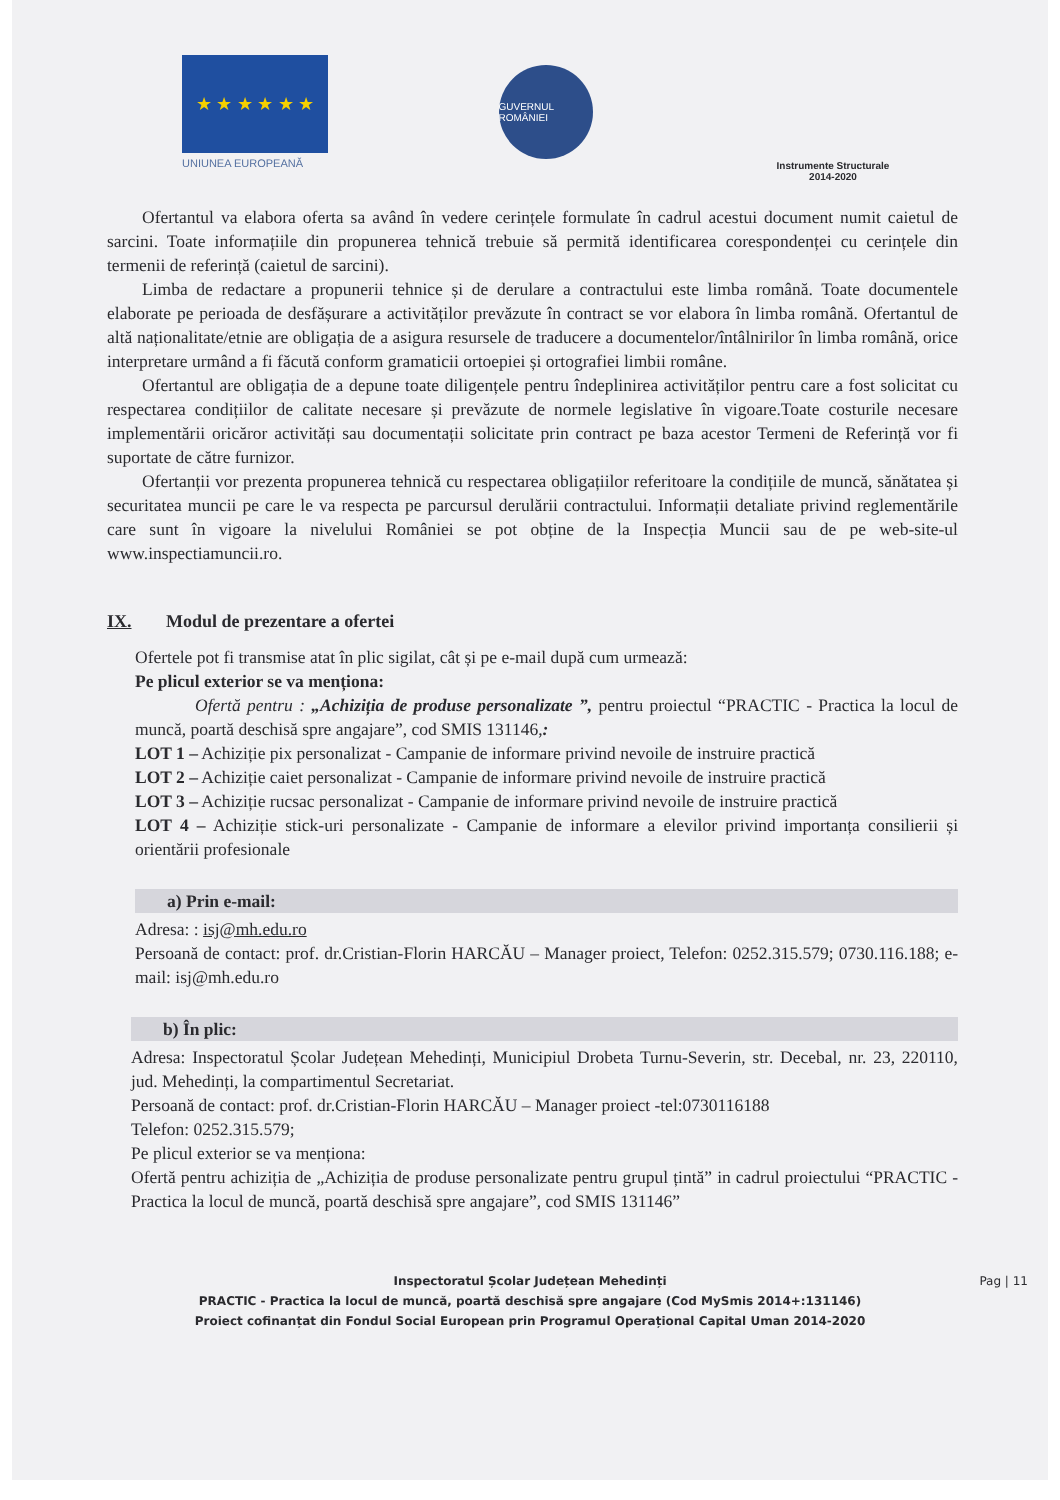★ ★ ★ ★ ★ ★
UNIUNEA EUROPEANĂ
GUVERNUL ROMÂNIEI
Instrumente Structurale
2014-2020
Ofertantul va elabora oferta sa având în vedere cerințele formulate în cadrul acestui document numit caietul de sarcini. Toate informațiile din propunerea tehnică trebuie să permită identificarea corespondenței cu cerințele din termenii de referință (caietul de sarcini).
Limba de redactare a propunerii tehnice și de derulare a contractului este limba română. Toate documentele elaborate pe perioada de desfășurare a activităților prevăzute în contract se vor elabora în limba română. Ofertantul de altă naționalitate/etnie are obligația de a asigura resursele de traducere a documentelor/întâlnirilor în limba română, orice interpretare urmând a fi făcută conform gramaticii ortoepiei și ortografiei limbii române.
Ofertantul are obligația de a depune toate diligențele pentru îndeplinirea activităților pentru care a fost solicitat cu respectarea condițiilor de calitate necesare și prevăzute de normele legislative în vigoare.Toate costurile necesare implementării oricăror activități sau documentații solicitate prin contract pe baza acestor Termeni de Referință vor fi suportate de către furnizor.
Ofertanții vor prezenta propunerea tehnică cu respectarea obligațiilor referitoare la condițiile de muncă, sănătatea și securitatea muncii pe care le va respecta pe parcursul derulării contractului. Informații detaliate privind reglementările care sunt în vigoare la nivelului României se pot obține de la Inspecția Muncii sau de pe web-site-ul www.inspectiamuncii.ro.
IX. Modul de prezentare a ofertei
Ofertele pot fi transmise atat în plic sigilat, cât și pe e-mail după cum urmează:
Pe plicul exterior se va menționa:
Ofertă pentru : „Achiziția de produse personalizate ”, pentru proiectul “PRACTIC - Practica la locul de muncă, poartă deschisă spre angajare”, cod SMIS 131146,:
LOT 1 – Achiziție pix personalizat - Campanie de informare privind nevoile de instruire practică
LOT 2 – Achiziție caiet personalizat - Campanie de informare privind nevoile de instruire practică
LOT 3 – Achiziție rucsac personalizat - Campanie de informare privind nevoile de instruire practică
LOT 4 – Achiziție stick-uri personalizate - Campanie de informare a elevilor privind importanța consilierii și orientării profesionale
a) Prin e-mail:
Adresa: : isj@mh.edu.ro
Persoană de contact: prof. dr.Cristian-Florin HARCĂU – Manager proiect, Telefon: 0252.315.579; 0730.116.188; e-mail: isj@mh.edu.ro
b) În plic:
Adresa: Inspectoratul Școlar Județean Mehedinți, Municipiul Drobeta Turnu-Severin, str. Decebal, nr. 23, 220110, jud. Mehedinți, la compartimentul Secretariat.
Persoană de contact: prof. dr.Cristian-Florin HARCĂU – Manager proiect -tel:0730116188
Telefon: 0252.315.579;
Pe plicul exterior se va menționa:
Ofertă pentru achiziția de „Achiziția de produse personalizate pentru grupul țintă” in cadrul proiectului “PRACTIC - Practica la locul de muncă, poartă deschisă spre angajare”, cod SMIS 131146”
Pag | 11 Inspectoratul Școlar Județean Mehedinți
PRACTIC - Practica la locul de muncă, poartă deschisă spre angajare (Cod MySmis 2014+:131146)
Proiect cofinanțat din Fondul Social European prin Programul Operațional Capital Uman 2014-2020